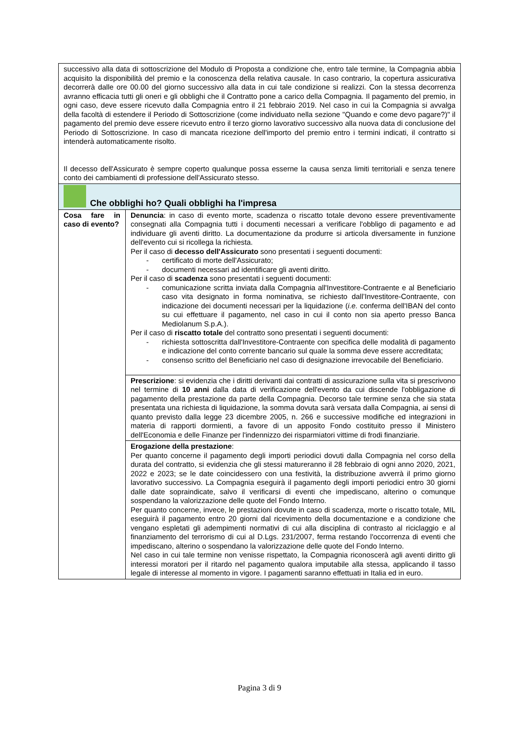| successivo alla data di sottoscrizione del Modulo di Proposta a condizione che, entro tale termine, la Compagnia abbia acquisito la disponibilità del premio e la conoscenza della relativa causale. In caso contrario, la copertura assicurativa decorrerà dalle ore 00.00 del giorno successivo alla data in cui tale condizione si realizzi. Con la stessa decorrenza avranno efficacia tutti gli oneri e gli obblighi che il Contratto pone a carico della Compagnia. Il pagamento del premio, in ogni caso, deve essere ricevuto dalla Compagnia entro il 21 febbraio 2019. Nel caso in cui la Compagnia si avvalga della facoltà di estendere il Periodo di Sottoscrizione (come individuato nella sezione "Quando e come devo pagare?)" il pagamento del premio deve essere ricevuto entro il terzo giorno lavorativo successivo alla nuova data di conclusione del Periodo di Sottoscrizione. In caso di mancata ricezione dell'importo del premio entro i termini indicati, il contratto si intenderà automaticamente risolto. Il decesso dell'Assicurato è sempre coperto qualunque possa esserne la causa senza limiti territoriali e senza tenere conto dei cambiamenti di professione dell'Assicurato stesso. | |
| Che obblighi ho? Quali obblighi ha l'impresa | |
| Cosa fare in caso di evento? | Denuncia : in caso di evento morte, scadenza o riscatto totale devono essere preventivamente consegnati alla Compagnia tutti i documenti necessari a verificare l'obbligo di pagamento e ad individuare gli aventi diritto. La documentazione da produrre si articola diversamente in funzione dell'evento cui si ricollega la richiesta. Per il caso di decesso dell'Assicurato sono presentati i seguenti documenti: - certificato di morte dell'Assicurato; - documenti necessari ad identificare gli aventi diritto. Per il caso di scadenza sono presentati i seguenti documenti: - comunicazione scritta inviata dalla Compagnia all'Investitore-Contraente e al Beneficiario caso vita designato in forma nominativa, se richiesto dall’Investitore-Contraente, con indicazione dei documenti necessari per la liquidazione ( i.e. conferma dell'IBAN del conto su cui effettuare il pagamento, nel caso in cui il conto non sia aperto presso Banca Mediolanum S.p.A.). Per il caso di riscatto totale del contratto sono presentati i seguenti documenti: - richiesta sottoscritta dall'Investitore-Contraente con specifica delle modalità di pagamento e indicazione del conto corrente bancario sul quale la somma deve essere accreditata; - consenso scritto del Beneficiario nel caso di designazione irrevocabile del Beneficiario. |
| | Prescrizione : si evidenzia che i diritti derivanti dai contratti di assicurazione sulla vita si prescrivono nel termine di 10 anni dalla data di verificazione dell'evento da cui discende l'obbligazione di pagamento della prestazione da parte della Compagnia. Decorso tale termine senza che sia stata presentata una richiesta di liquidazione, la somma dovuta sarà versata dalla Compagnia, ai sensi di quanto previsto dalla legge 23 dicembre 2005, n. 266 e successive modifiche ed integrazioni in materia di rapporti dormienti, a favore di un apposito Fondo costituito presso il Ministero dell'Economia e delle Finanze per l'indennizzo dei risparmiatori vittime di frodi finanziarie. |
| | Erogazione della prestazione : Per quanto concerne il pagamento degli importi periodici dovuti dalla Compagnia nel corso della durata del contratto, si evidenzia che gli stessi matureranno il 28 febbraio di ogni anno 2020, 2021, 2022 e 2023; se le date coincidessero con una festività, la distribuzione avverrà il primo giorno lavorativo successivo. La Compagnia eseguirà il pagamento degli importi periodici entro 30 giorni dalle date sopraindicate, salvo il verificarsi di eventi che impediscano, alterino o comunque sospendano la valorizzazione delle quote del Fondo Interno. Per quanto concerne, invece, le prestazioni dovute in caso di scadenza, morte o riscatto totale, MIL eseguirà il pagamento entro 20 giorni dal ricevimento della documentazione e a condizione che vengano espletati gli adempimenti normativi di cui alla disciplina di contrasto al riciclaggio e al finanziamento del terrorismo di cui al D.Lgs. 231/2007, ferma restando l'occorrenza di eventi che impediscano, alterino o sospendano la valorizzazione delle quote del Fondo Interno. Nel caso in cui tale termine non venisse rispettato, la Compagnia riconoscerà agli aventi diritto gli interessi moratori per il ritardo nel pagamento qualora imputabile alla stessa, applicando il tasso legale di interesse al momento in vigore. I pagamenti saranno effettuati in Italia ed in euro. |
Pagina 3 di 9